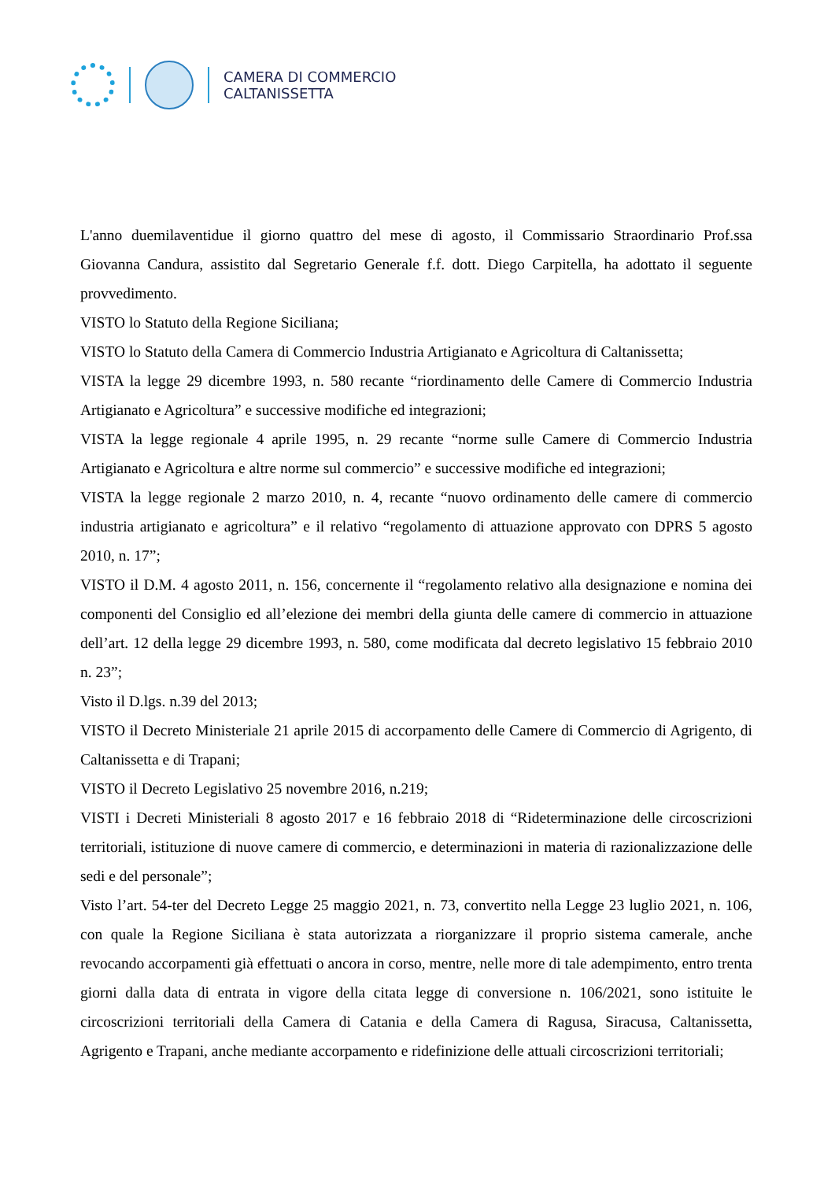CAMERA DI COMMERCIO
CALTANISSETTA
L'anno duemilaventidue il giorno quattro del mese di agosto, il Commissario Straordinario Prof.ssa Giovanna Candura, assistito dal Segretario Generale f.f. dott. Diego Carpitella, ha adottato il seguente provvedimento.
VISTO lo Statuto della Regione Siciliana;
VISTO lo Statuto della Camera di Commercio Industria Artigianato e Agricoltura di Caltanissetta;
VISTA la legge 29 dicembre 1993, n. 580 recante “riordinamento delle Camere di Commercio Industria Artigianato e Agricoltura” e successive modifiche ed integrazioni;
VISTA la legge regionale 4 aprile 1995, n. 29 recante “norme sulle Camere di Commercio Industria Artigianato e Agricoltura e altre norme sul commercio” e successive modifiche ed integrazioni;
VISTA la legge regionale 2 marzo 2010, n. 4, recante “nuovo ordinamento delle camere di commercio industria artigianato e agricoltura” e il relativo “regolamento di attuazione approvato con DPRS 5 agosto 2010, n. 17”;
VISTO il D.M. 4 agosto 2011, n. 156, concernente il “regolamento relativo alla designazione e nomina dei componenti del Consiglio ed all’elezione dei membri della giunta delle camere di commercio in attuazione dell’art. 12 della legge 29 dicembre 1993, n. 580, come modificata dal decreto legislativo 15 febbraio 2010 n. 23”;
Visto il D.lgs. n.39 del 2013;
VISTO il Decreto Ministeriale 21 aprile 2015 di accorpamento delle Camere di Commercio di Agrigento, di Caltanissetta e di Trapani;
VISTO il Decreto Legislativo 25 novembre 2016, n.219;
VISTI i Decreti Ministeriali 8 agosto 2017 e 16 febbraio 2018 di “Rideterminazione delle circoscrizioni territoriali, istituzione di nuove camere di commercio, e determinazioni in materia di razionalizzazione delle sedi e del personale”;
Visto l’art. 54-ter del Decreto Legge 25 maggio 2021, n. 73, convertito nella Legge 23 luglio 2021, n. 106, con quale la Regione Siciliana è stata autorizzata a riorganizzare il proprio sistema camerale, anche revocando accorpamenti già effettuati o ancora in corso, mentre, nelle more di tale adempimento, entro trenta giorni dalla data di entrata in vigore della citata legge di conversione n. 106/2021, sono istituite le circoscrizioni territoriali della Camera di Catania e della Camera di Ragusa, Siracusa, Caltanissetta, Agrigento e Trapani, anche mediante accorpamento e ridefinizione delle attuali circoscrizioni territoriali;